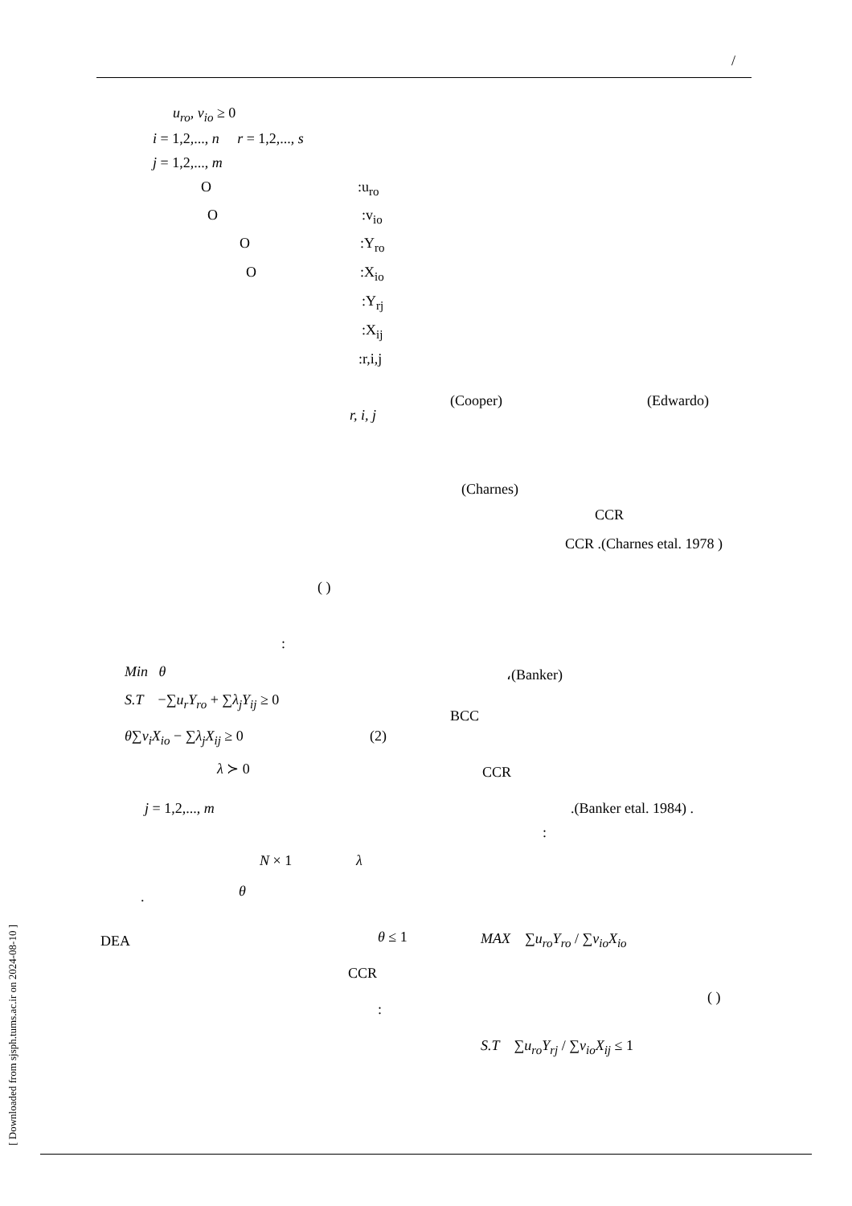/
u<sub>ro</sub>, v<sub>io</sub> ≥ 0
i = 1,2,..., n r = 1,2,..., s
j = 1,2,..., m
O :u<sub>ro</sub>
O :v<sub>io</sub>
O :Y<sub>ro</sub>
O :X<sub>io</sub>
:Y<sub>rj</sub>
:X<sub>ij</sub>
:r,i,j
r, i, j
(Cooper) (Edwardo)
(Charnes)
CCR
CCR .(Charnes etal. 1978 )
( )
:
Min θ
S.T −∑u<sub>r</sub>Y<sub>ro</sub> + ∑λ<sub>j</sub>Y<sub>ij</sub> ≥ 0
θ∑v<sub>i</sub>X<sub>io</sub> − ∑λ<sub>j</sub>X<sub>ij</sub> ≥ 0 (2)
λ ≻ 0
j = 1,2,..., m
N × 1 λ
θ
.
DEA θ ≤ 1
CCR
:
،(Banker)
BCC
CCR
.(Banker etal. 1984) .
:
MAX ∑u<sub>ro</sub>Y<sub>ro</sub> / ∑v<sub>io</sub>X<sub>io</sub>
( )
S.T ∑u<sub>ro</sub>Y<sub>rj</sub> / ∑v<sub>io</sub>X<sub>ij</sub> ≤ 1
[ Downloaded from sjsph.tums.ac.ir on 2024-08-10 ]